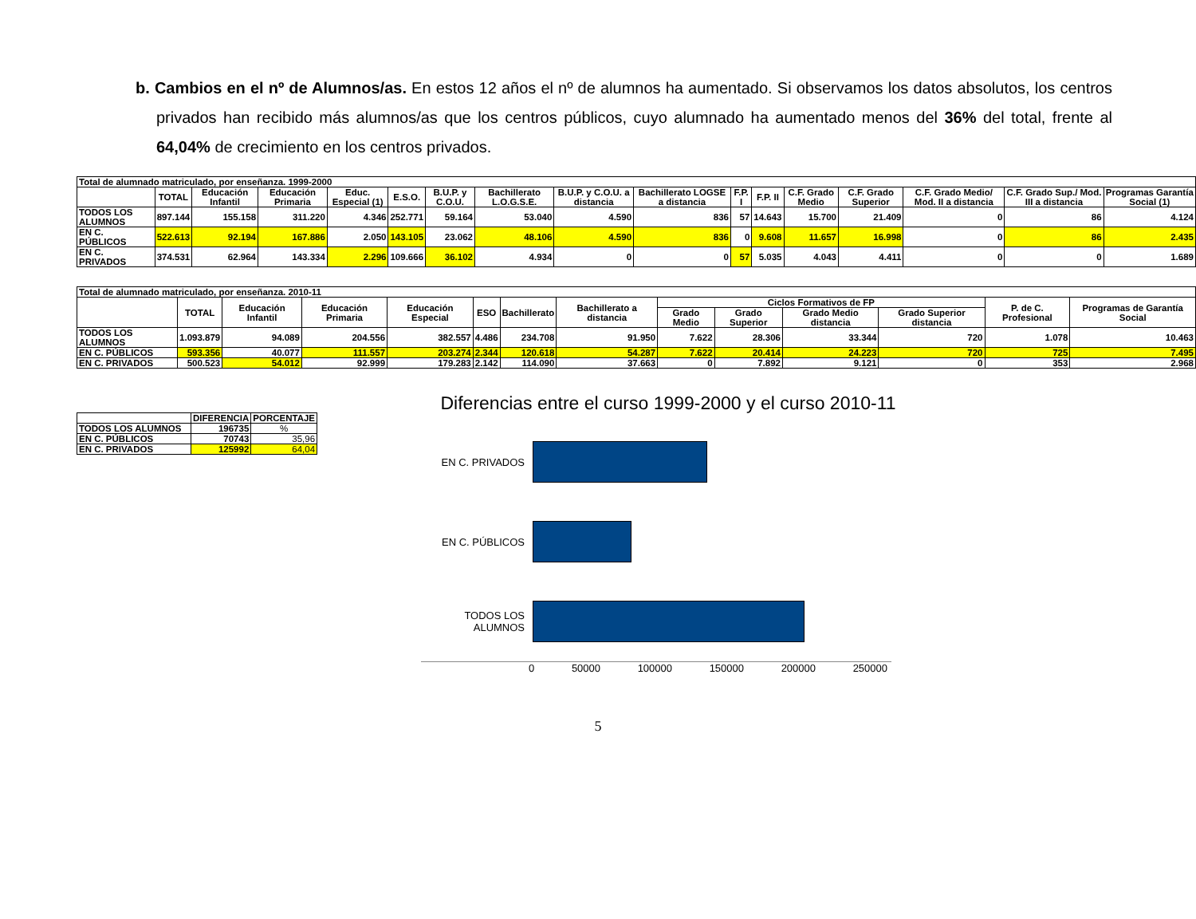b. Cambios en el nº de Alumnos/as. En estos 12 años el nº de alumnos ha aumentado. Si observamos los datos absolutos, los centros privados han recibido más alumnos/as que los centros públicos, cuyo alumnado ha aumentado menos del 36% del total, frente al 64,04% de crecimiento en los centros privados.
| Total de alumnado matriculado, por enseñanza. 1999-2000 | | | | | | | | | | | | | | | | |
| | TOTAL | Educación Infantil | Educación Primaria | Educ. Especial (1) | E.S.O. | B.U.P. y C.O.U. | Bachillerato L.O.G.S.E. | B.U.P. y C.O.U. a distancia | Bachillerato LOGSE a distancia | F.P. I | F.P. II | C.F. Grado Medio | C.F. Grado Superior | C.F. Grado Medio/ Mod. II a distancia | C.F. Grado Sup./ Mod. III a distancia | Programas Garantía Social (1) |
| TODOS LOS ALUMNOS | 897.144 | 155.158 | 311.220 | 4.346 | 252.771 | 59.164 | 53.040 | 4.590 | 836 | 57 | 14.643 | 15.700 | 21.409 | 0 | 86 | 4.124 |
| EN C. PÚBLICOS | 522.613 | 92.194 | 167.886 | 2.050 | 143.105 | 23.062 | 48.106 | 4.590 | 836 | 0 | 9.608 | 11.657 | 16.998 | 0 | 86 | 2.435 |
| EN C. PRIVADOS | 374.531 | 62.964 | 143.334 | 2.296 | 109.666 | 36.102 | 4.934 | 0 | 0 | 57 | 5.035 | 4.043 | 4.411 | 0 | 0 | 1.689 |
| Total de alumnado matriculado, por enseñanza. 2010-11 | | | | | | | | | | | | | |
| | TOTAL | Educación Infantil | Educación Primaria | Educación Especial | ESO | Bachillerato | Bachillerato a distancia | Ciclos Formativos de FP | | | | P. de C. Profesional | Programas de Garantía Social |
| | | | | | | | | Grado Medio | Grado Superior | Grado Medio distancia | Grado Superior distancia | | |
| TODOS LOS ALUMNOS | 1.093.879 | 94.089 | 204.556 | 382.557 | 4.486 | 234.708 | 91.950 | 7.622 | 28.306 | 33.344 | 720 | 1.078 | 10.463 |
| EN C. PÚBLICOS | 593.356 | 40.077 | 111.557 | 203.274 | 2.344 | 120.618 | 54.287 | 7.622 | 20.414 | 24.223 | 720 | 725 | 7.495 |
| EN C. PRIVADOS | 500.523 | 54.012 | 92.999 | 179.283 | 2.142 | 114.090 | 37.663 | 0 | 7.892 | 9.121 | 0 | 353 | 2.968 |
| | DIFERENCIA | PORCENTAJE |
| --- | --- | --- |
| TODOS LOS ALUMNOS | 196735 | % |
| EN C. PÚBLICOS | 70743 | 35,96 |
| EN C. PRIVADOS | 125992 | 64,04 |
Diferencias entre el curso 1999-2000 y el curso 2010-11
EN C. PRIVADOS
EN C. PÚBLICOS
TODOS LOS ALUMNOS
0 50000 100000 150000 200000 250000
5